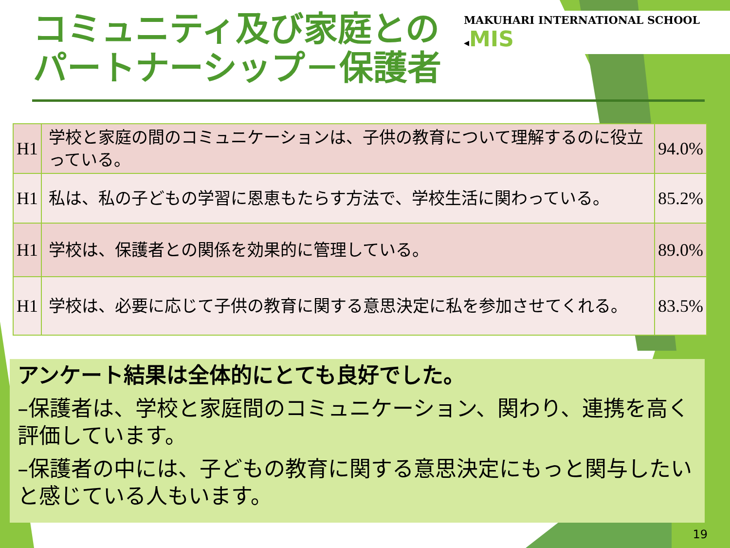コミュニティ及び家庭との
パートナーシップ－保護者
MAKUHARI INTERNATIONAL SCHOOL ◂MIS
| H1 | 学校と家庭の間のコミュニケーションは、子供の教育について理解するのに役立っている。 | 94.0% |
| H1 | 私は、私の子どもの学習に恩恵もたらす方法で、学校生活に関わっている。 | 85.2% |
| H1 | 学校は、保護者との関係を効果的に管理している。 | 89.0% |
| H1 | 学校は、必要に応じて子供の教育に関する意思決定に私を参加させてくれる。 | 83.5% |
アンケート結果は全体的にとても良好でした。
–保護者は、学校と家庭間のコミュニケーション、関わり、連携を高く評価しています。
–保護者の中には、子どもの教育に関する意思決定にもっと関与したいと感じている人もいます。
19